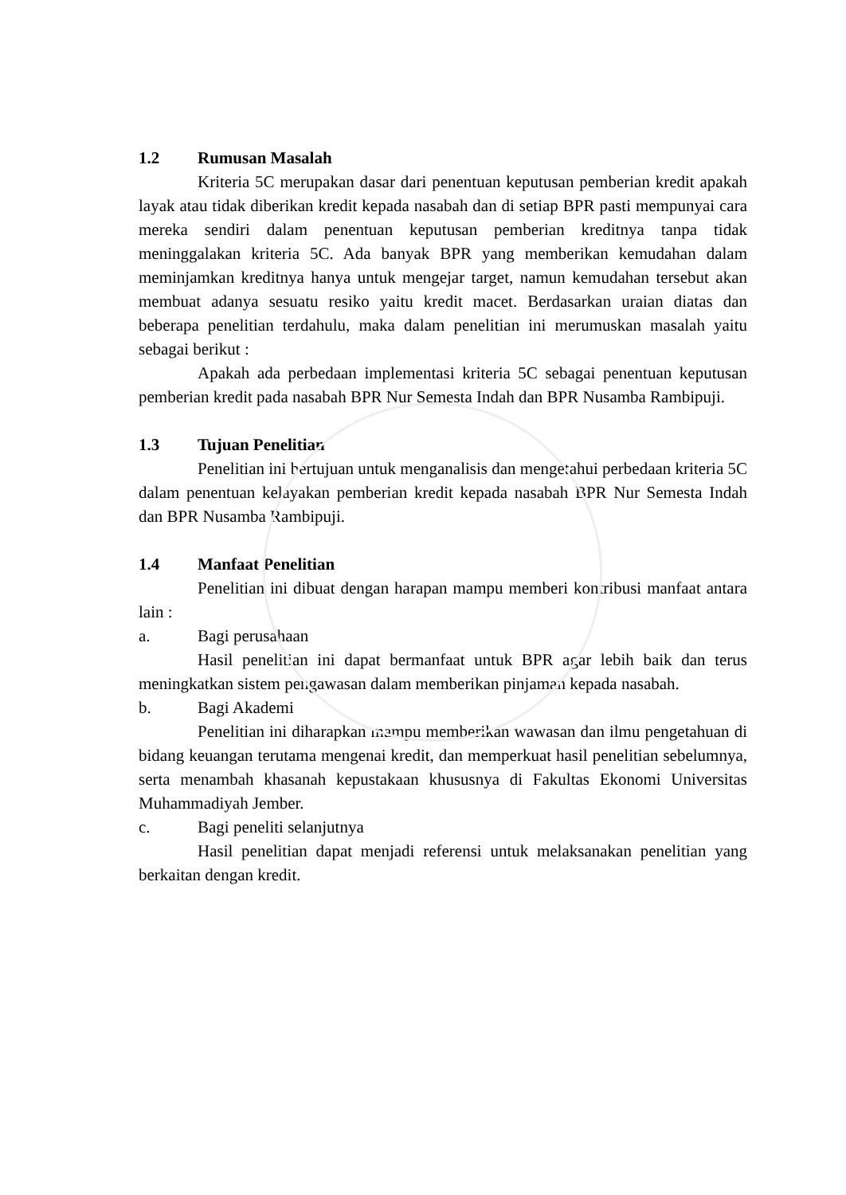1.2 Rumusan Masalah
Kriteria 5C merupakan dasar dari penentuan keputusan pemberian kredit apakah layak atau tidak diberikan kredit kepada nasabah dan di setiap BPR pasti mempunyai cara mereka sendiri dalam penentuan keputusan pemberian kreditnya tanpa tidak meninggalakan kriteria 5C. Ada banyak BPR yang memberikan kemudahan dalam meminjamkan kreditnya hanya untuk mengejar target, namun kemudahan tersebut akan membuat adanya sesuatu resiko yaitu kredit macet. Berdasarkan uraian diatas dan beberapa penelitian terdahulu, maka dalam penelitian ini merumuskan masalah yaitu sebagai berikut :
Apakah ada perbedaan implementasi kriteria 5C sebagai penentuan keputusan pemberian kredit pada nasabah BPR Nur Semesta Indah dan BPR Nusamba Rambipuji.
1.3 Tujuan Penelitian
Penelitian ini bertujuan untuk menganalisis dan mengetahui perbedaan kriteria 5C dalam penentuan kelayakan pemberian kredit kepada nasabah BPR Nur Semesta Indah dan BPR Nusamba Rambipuji.
1.4 Manfaat Penelitian
Penelitian ini dibuat dengan harapan mampu memberi kontribusi manfaat antara lain :
a. Bagi perusahaan
Hasil penelitian ini dapat bermanfaat untuk BPR agar lebih baik dan terus meningkatkan sistem pengawasan dalam memberikan pinjaman kepada nasabah.
b. Bagi Akademi
Penelitian ini diharapkan mampu memberikan wawasan dan ilmu pengetahuan di bidang keuangan terutama mengenai kredit, dan memperkuat hasil penelitian sebelumnya, serta menambah khasanah kepustakaan khususnya di Fakultas Ekonomi Universitas Muhammadiyah Jember.
c. Bagi peneliti selanjutnya
Hasil penelitian dapat menjadi referensi untuk melaksanakan penelitian yang berkaitan dengan kredit.